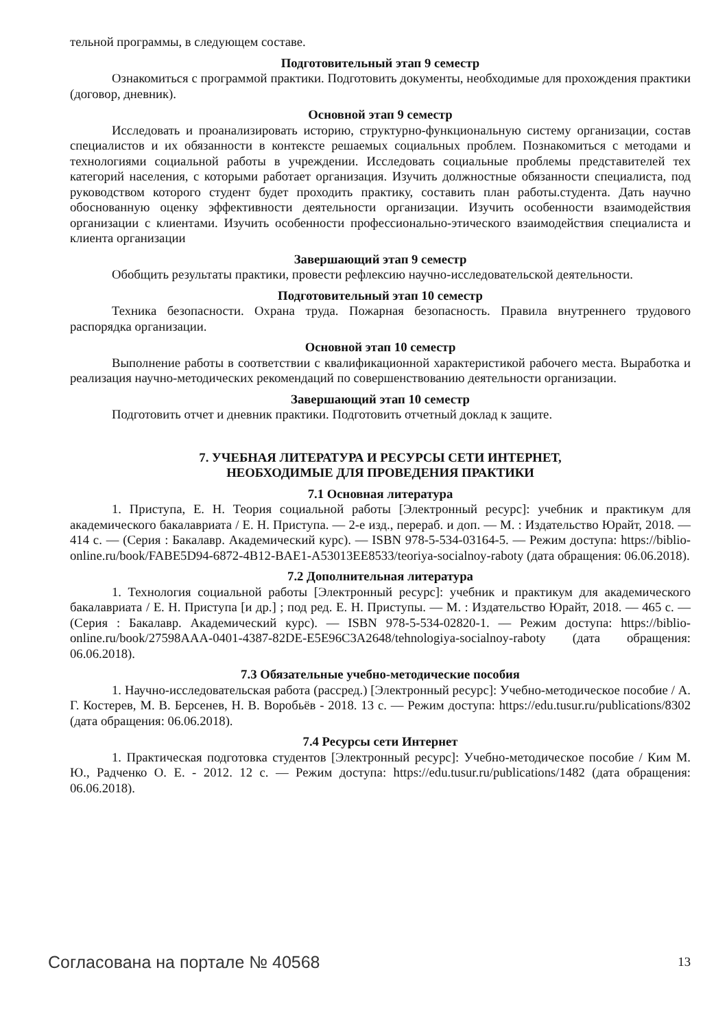тельной программы, в следующем составе.
Подготовительный этап 9 семестр
Ознакомиться с программой практики. Подготовить документы, необходимые для прохождения практики (договор, дневник).
Основной этап 9 семестр
Исследовать и проанализировать историю, структурно-функциональную систему организации, состав специалистов и их обязанности в контексте решаемых социальных проблем. Познакомиться с методами и технологиями социальной работы в учреждении. Исследовать социальные проблемы представителей тех категорий населения, с которыми работает организация. Изучить должностные обязанности специалиста, под руководством которого студент будет проходить практику, составить план работы.студента. Дать научно обоснованную оценку эффективности деятельности организации. Изучить особенности взаимодействия организации с клиентами. Изучить особенности профессионально-этического взаимодействия специалиста и клиента организации
Завершающий этап 9 семестр
Обобщить результаты практики, провести рефлексию научно-исследовательской деятельности.
Подготовительный этап 10 семестр
Техника безопасности. Охрана труда. Пожарная безопасность. Правила внутреннего трудового распорядка организации.
Основной этап 10 семестр
Выполнение работы в соответствии с квалификационной характеристикой рабочего места. Выработка и реализация научно-методических рекомендаций по совершенствованию деятельности организации.
Завершающий этап 10 семестр
Подготовить отчет и дневник практики. Подготовить отчетный доклад к защите.
7. УЧЕБНАЯ ЛИТЕРАТУРА И РЕСУРСЫ СЕТИ ИНТЕРНЕТ,
НЕОБХОДИМЫЕ ДЛЯ ПРОВЕДЕНИЯ ПРАКТИКИ
7.1 Основная литература
1. Приступа, Е. Н. Теория социальной работы [Электронный ресурс]: учебник и практикум для академического бакалавриата / Е. Н. Приступа. — 2-е изд., перераб. и доп. — М. : Издательство Юрайт, 2018. — 414 с. — (Серия : Бакалавр. Академический курс). — ISBN 978-5-534-03164-5. — Режим доступа: https://biblio-online.ru/book/FABE5D94-6872-4B12-BAE1-A53013EE8533/teoriya-socialnoy-raboty (дата обращения: 06.06.2018).
7.2 Дополнительная литература
1. Технология социальной работы [Электронный ресурс]: учебник и практикум для академического бакалавриата / Е. Н. Приступа [и др.] ; под ред. Е. Н. Приступы. — М. : Издательство Юрайт, 2018. — 465 с. — (Серия : Бакалавр. Академический курс). — ISBN 978-5-534-02820-1. — Режим доступа: https://biblio-online.ru/book/27598AAA-0401-4387-82DE-E5E96C3A2648/tehnologiya-socialnoy-raboty (дата обращения: 06.06.2018).
7.3 Обязательные учебно-методические пособия
1. Научно-исследовательская работа (рассред.) [Электронный ресурс]: Учебно-методическое пособие / А. Г. Костерев, М. В. Берсенев, Н. В. Воробьёв - 2018. 13 с. — Режим доступа: https://edu.tusur.ru/publications/8302 (дата обращения: 06.06.2018).
7.4 Ресурсы сети Интернет
1. Практическая подготовка студентов [Электронный ресурс]: Учебно-методическое пособие / Ким М. Ю., Радченко О. Е. - 2012. 12 с. — Режим доступа: https://edu.tusur.ru/publications/1482 (дата обращения: 06.06.2018).
Согласована на портале № 40568 13